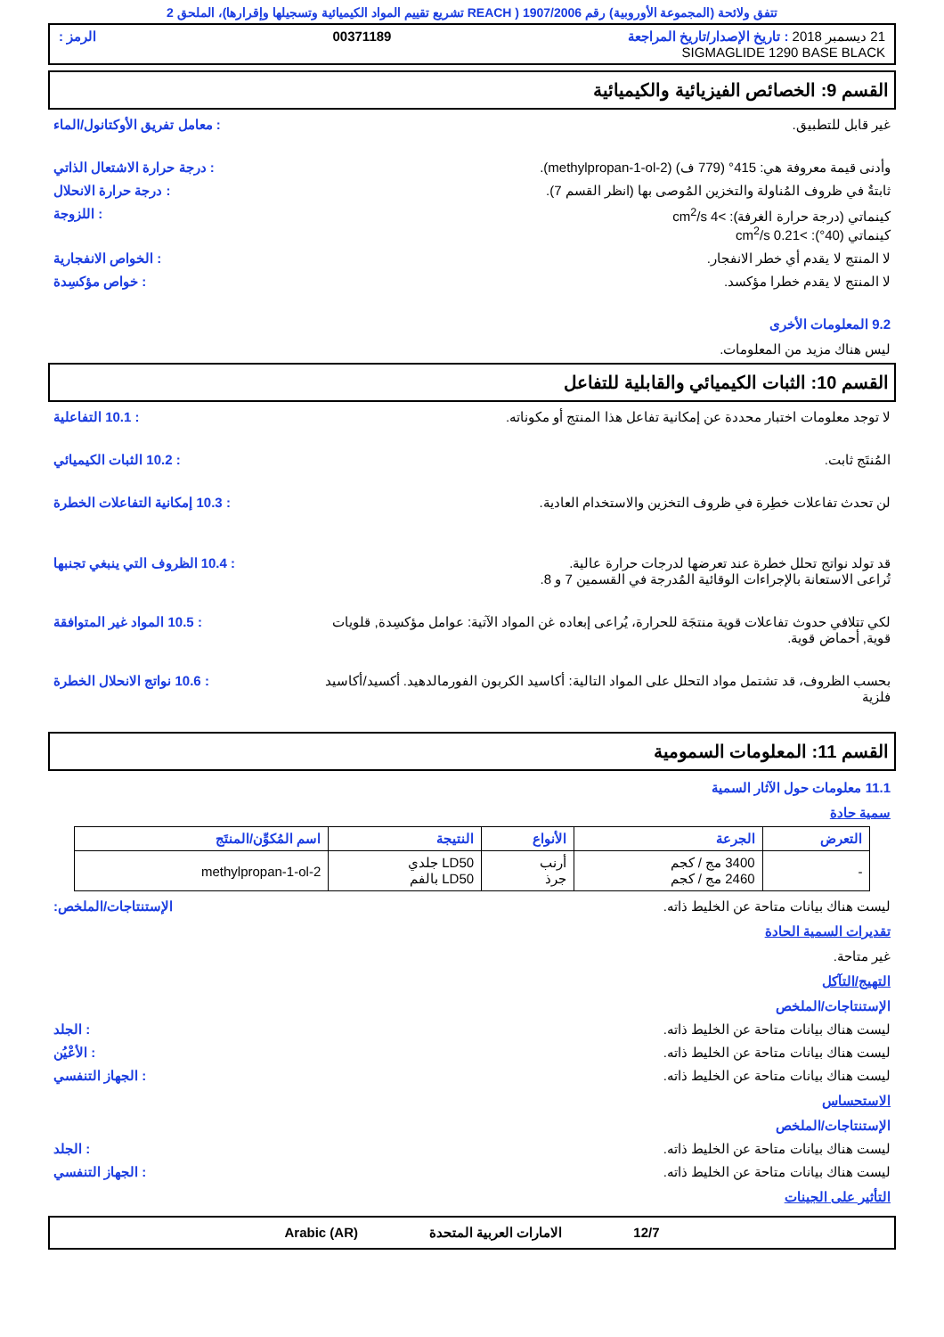تتفق ولائحة (المجموعة الأوروبية) رقم 1907/2006 ( REACH تشريع تقييم المواد الكيميائية وتسجيلها وإقرارها)، الملحق 2
21 ديسمبر 2018 : تاريخ الإصدار/تاريخ المراجعة 00371189 الرمز :
SIGMAGLIDE 1290 BASE BLACK
القسم 9: الخصائص الفيزيائية والكيميائية
غير قابل للتطبيق.: معامل تفريق الأوكتانول/الماء
وأدنى قيمة معروفة هي: 415° (779 ف) (methylpropan-1-ol-2).: درجة حرارة الاشتعال الذاتي
ثابتةٌ في ظروف المُناولة والتخزين المُوصى بها (انظر القسم 7).: درجة حرارة الانحلال
كينماتي (درجة حرارة الغرفة): >4 cm<sup>2</sup>/s
كينماتي (40°): >0.21 cm<sup>2</sup>/s: اللزوجة
لا المنتج لا يقدم أي خطر الانفجار.: الخواص الانفجارية
لا المنتج لا يقدم خطرا مؤكسد.: خواص مؤكسِدة
9.2 المعلومات الأخرى
ليس هناك مزيد من المعلومات.
القسم 10: الثبات الكيميائي والقابلية للتفاعل
لا توجد معلومات اختبار محددة عن إمكانية تفاعل هذا المنتج أو مكوناته.: 10.1 التفاعلية
المُنتَج ثابت.: 10.2 الثبات الكيميائي
لن تحدث تفاعلات خطِرة في ظروف التخزين والاستخدام العادية.: 10.3 إمكانية التفاعلات الخطرة
قد تولد نواتج تحلل خطرة عند تعرضها لدرجات حرارة عالية.
تُراعى الاستعانة بالإجراءات الوقائية المُدرجة في القسمين 7 و 8.: 10.4 الظروف التي ينبغي تجنبها
لكي تتلافي حدوث تفاعلات قوية منتجَة للحرارة، يُراعى إبعاده غن المواد الآتية: عوامل مؤكسِدة, قلويات قوية, أحماض قوية.: 10.5 المواد غير المتوافقة
بحسب الظروف، قد تشتمل مواد التحلل على المواد التالية: أكاسيد الكربون الفورمالدهيد. أكسيد/أكاسيد فلزية: 10.6 نواتج الانحلال الخطرة
القسم 11: المعلومات السمومية
11.1 معلومات حول الآثار السمية
سمية حادة
| التعرض | الجرعة | الأنواع | النتيجة | اسم المُكوِّن/المنتَج |
| --- | --- | --- | --- | --- |
| - | 3400 مج / كجم 2460 مج / كجم | أرنب جرذ | LD50 جلدي LD50 بالفم | 2-methylpropan-1-ol |
ليست هناك بيانات متاحة عن الخليط ذاته. الإستنتاجات/الملخص:
تقديرات السمية الحادة
غير متاحة.
التهيج/التآكل
الإستنتاجات/الملخص
ليست هناك بيانات متاحة عن الخليط ذاته.: الجلد
ليست هناك بيانات متاحة عن الخليط ذاته.: الأعْيُن
ليست هناك بيانات متاحة عن الخليط ذاته.: الجهاز التنفسي
الاستحساس
الإستنتاجات/الملخص
ليست هناك بيانات متاحة عن الخليط ذاته.: الجلد
ليست هناك بيانات متاحة عن الخليط ذاته.: الجهاز التنفسي
التأثير على الجينات
12/7 الامارات العربية المتحدة Arabic (AR)